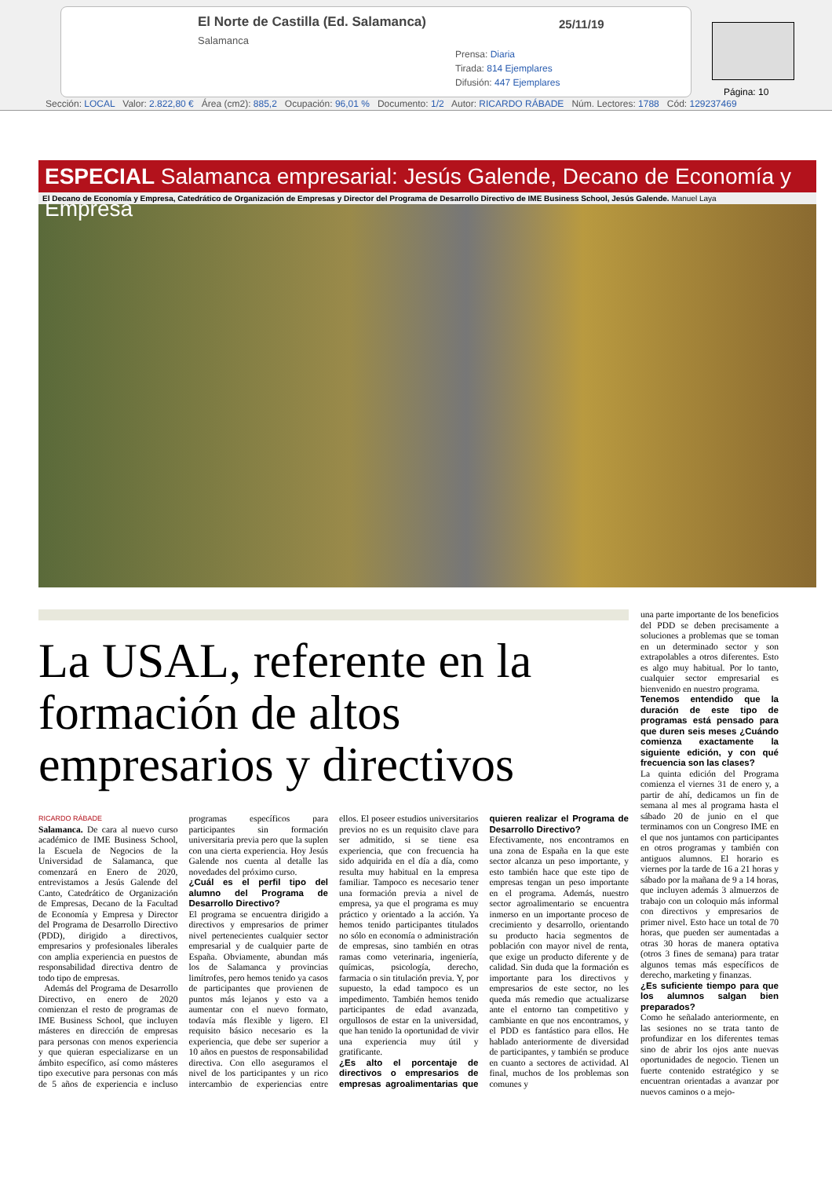El Norte de Castilla (Ed. Salamanca)
Salamanca
25/11/19
Prensa: Diaria
Tirada: 814 Ejemplares
Difusión: 447 Ejemplares
Página: 10
Sección: LOCAL Valor: 2.822,80 € Área (cm2): 885,2 Ocupación: 96,01 % Documento: 1/2 Autor: RICARDO RÁBADE Núm. Lectores: 1788 Cód: 129237469
ESPECIAL Salamanca empresarial: Jesús Galende, Decano de Economía y Empresa
El Decano de Economía y Empresa, Catedrático de Organización de Empresas y Director del Programa de Desarrollo Directivo de IME Business School, Jesús Galende. Manuel Laya
La USAL, referente en la formación de altos empresarios y directivos
RICARDO RÁBADE
Salamanca. De cara al nuevo curso académico de IME Business School, la Escuela de Negocios de la Universidad de Salamanca, que comenzará en Enero de 2020, entrevistamos a Jesús Galende del Canto, Catedrático de Organización de Empresas, Decano de la Facultad de Economía y Empresa y Director del Programa de Desarrollo Directivo (PDD), dirigido a directivos, empresarios y profesionales liberales con amplia experiencia en puestos de responsabilidad directiva dentro de todo tipo de empresas.
Además del Programa de Desarrollo Directivo, en enero de 2020 comienzan el resto de programas de IME Business School, que incluyen másteres en dirección de empresas para personas con menos experiencia y que quieran especializarse en un ámbito específico, así como másteres tipo executive para personas con más de 5 años de experiencia e incluso programas específicos para participantes sin formación universitaria previa pero que la suplen con una cierta experiencia. Hoy Jesús Galende nos cuenta al detalle las novedades del próximo curso.
¿Cuál es el perfil tipo del alumno del Programa de Desarrollo Directivo?
El programa se encuentra dirigido a directivos y empresarios de primer nivel pertenecientes cualquier sector empresarial y de cualquier parte de España. Obviamente, abundan más los de Salamanca y provincias limítrofes, pero hemos tenido ya casos de participantes que provienen de puntos más lejanos y esto va a aumentar con el nuevo formato, todavía más flexible y ligero. El requisito básico necesario es la experiencia, que debe ser superior a 10 años en puestos de responsabilidad directiva. Con ello aseguramos el nivel de los participantes y un rico intercambio de experiencias entre ellos. El poseer estudios universitarios previos no es un requisito clave para ser admitido, si se tiene esa experiencia, que con frecuencia ha sido adquirida en el día a día, como resulta muy habitual en la empresa familiar. Tampoco es necesario tener una formación previa a nivel de empresa, ya que el programa es muy práctico y orientado a la acción. Ya hemos tenido participantes titulados no sólo en economía o administración de empresas, sino también en otras ramas como veterinaria, ingeniería, químicas, psicología, derecho, farmacia o sin titulación previa. Y, por supuesto, la edad tampoco es un impedimento. También hemos tenido participantes de edad avanzada, orgullosos de estar en la universidad, que han tenido la oportunidad de vivir una experiencia muy útil y gratificante.
¿Es alto el porcentaje de directivos o empresarios de empresas agroalimentarias que quieren realizar el Programa de Desarrollo Directivo?
Efectivamente, nos encontramos en una zona de España en la que este sector alcanza un peso importante, y esto también hace que este tipo de empresas tengan un peso importante en el programa. Además, nuestro sector agroalimentario se encuentra inmerso en un importante proceso de crecimiento y desarrollo, orientando su producto hacia segmentos de población con mayor nivel de renta, que exige un producto diferente y de calidad. Sin duda que la formación es importante para los directivos y empresarios de este sector, no les queda más remedio que actualizarse ante el entorno tan competitivo y cambiante en que nos encontramos, y el PDD es fantástico para ellos. He hablado anteriormente de diversidad de participantes, y también se produce en cuanto a sectores de actividad. Al final, muchos de los problemas son comunes y
una parte importante de los beneficios del PDD se deben precisamente a soluciones a problemas que se toman en un determinado sector y son extrapolables a otros diferentes. Esto es algo muy habitual. Por lo tanto, cualquier sector empresarial es bienvenido en nuestro programa.
Tenemos entendido que la duración de este tipo de programas está pensado para que duren seis meses ¿Cuándo comienza exactamente la siguiente edición, y con qué frecuencia son las clases?
La quinta edición del Programa comienza el viernes 31 de enero y, a partir de ahí, dedicamos un fin de semana al mes al programa hasta el sábado 20 de junio en el que terminamos con un Congreso IME en el que nos juntamos con participantes en otros programas y también con antiguos alumnos. El horario es viernes por la tarde de 16 a 21 horas y sábado por la mañana de 9 a 14 horas, que incluyen además 3 almuerzos de trabajo con un coloquio más informal con directivos y empresarios de primer nivel. Esto hace un total de 70 horas, que pueden ser aumentadas a otras 30 horas de manera optativa (otros 3 fines de semana) para tratar algunos temas más específicos de derecho, marketing y finanzas.
¿Es suficiente tiempo para que los alumnos salgan bien preparados?
Como he señalado anteriormente, en las sesiones no se trata tanto de profundizar en los diferentes temas sino de abrir los ojos ante nuevas oportunidades de negocio. Tienen un fuerte contenido estratégico y se encuentran orientadas a avanzar por nuevos caminos o a mejo-